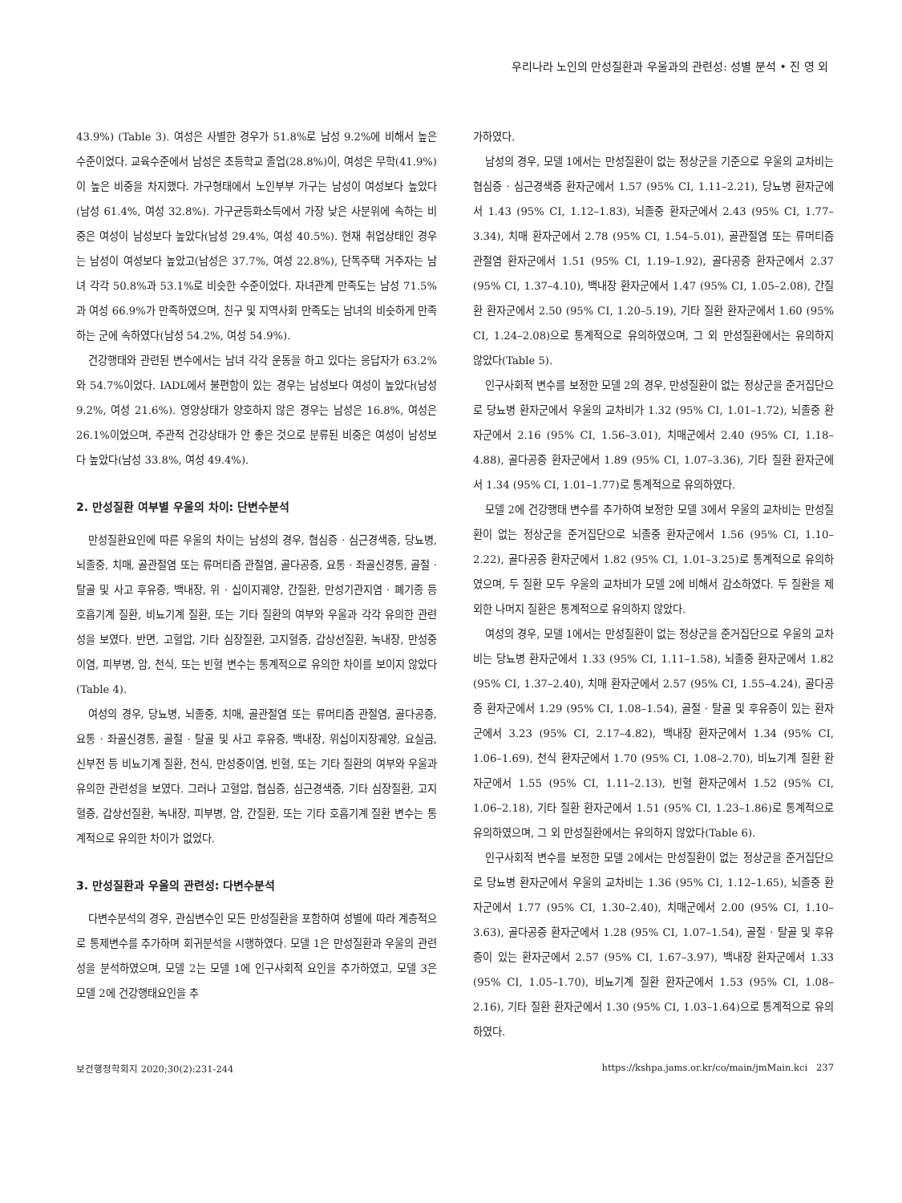우리나라 노인의 만성질환과 우울과의 관련성: 성별 분석 • 진 영 외
43.9%) (Table 3). 여성은 사별한 경우가 51.8%로 남성 9.2%에 비해서 높은 수준이었다. 교육수준에서 남성은 초등학교 졸업(28.8%)이, 여성은 무학(41.9%)이 높은 비중을 차지했다. 가구형태에서 노인부부 가구는 남성이 여성보다 높았다(남성 61.4%, 여성 32.8%). 가구균등화소득에서 가장 낮은 사분위에 속하는 비중은 여성이 남성보다 높았다(남성 29.4%, 여성 40.5%). 현재 취업상태인 경우는 남성이 여성보다 높았고(남성은 37.7%, 여성 22.8%), 단독주택 거주자는 남녀 각각 50.8%과 53.1%로 비슷한 수준이었다. 자녀관계 만족도는 남성 71.5%과 여성 66.9%가 만족하였으며, 친구 및 지역사회 만족도는 남녀의 비슷하게 만족하는 군에 속하였다(남성 54.2%, 여성 54.9%).
건강행태와 관련된 변수에서는 남녀 각각 운동을 하고 있다는 응답자가 63.2%와 54.7%이었다. IADL에서 불편함이 있는 경우는 남성보다 여성이 높았다(남성 9.2%, 여성 21.6%). 영양상태가 양호하지 않은 경우는 남성은 16.8%, 여성은 26.1%이었으며, 주관적 건강상태가 안 좋은 것으로 분류된 비중은 여성이 남성보다 높았다(남성 33.8%, 여성 49.4%).
2. 만성질환 여부별 우울의 차이: 단변수분석
만성질환요인에 따른 우울의 차이는 남성의 경우, 협심증 · 심근경색증, 당뇨병, 뇌졸중, 치매, 골관절염 또는 류머티즘 관절염, 골다공증, 요통 · 좌골신경통, 골절 · 탈골 및 사고 후유증, 백내장, 위 · 십이지궤양, 간질환, 만성기관지염 · 폐기종 등 호흡기계 질환, 비뇨기계 질환, 또는 기타 질환의 여부와 우울과 각각 유의한 관련성을 보였다. 반면, 고혈압, 기타 심장질환, 고지혈증, 갑상선질환, 녹내장, 만성중이염, 피부병, 암, 천식, 또는 빈혈 변수는 통계적으로 유의한 차이를 보이지 않았다(Table 4).
여성의 경우, 당뇨병, 뇌졸중, 치매, 골관절염 또는 류머티즘 관절염, 골다공증, 요통 · 좌골신경통, 골절 · 탈골 및 사고 후유증, 백내장, 위십이지장궤양, 요실금, 신부전 등 비뇨기계 질환, 천식, 만성중이염, 빈혈, 또는 기타 질환의 여부와 우울과 유의한 관련성을 보였다. 그러나 고혈압, 협심증, 심근경색증, 기타 심장질환, 고지혈증, 갑상선질환, 녹내장, 피부병, 암, 간질환, 또는 기타 호흡기계 질환 변수는 통계적으로 유의한 차이가 없었다.
3. 만성질환과 우울의 관련성: 다변수분석
다변수분석의 경우, 관심변수인 모든 만성질환을 포함하여 성별에 따라 계층적으로 통제변수를 추가하며 회귀분석을 시행하였다. 모델 1은 만성질환과 우울의 관련성을 분석하였으며, 모델 2는 모델 1에 인구사회적 요인을 추가하였고, 모델 3은 모델 2에 건강행태요인을 추
가하였다.
남성의 경우, 모델 1에서는 만성질환이 없는 정상군을 기준으로 우울의 교차비는 협심증 · 심근경색증 환자군에서 1.57 (95% CI, 1.11–2.21), 당뇨병 환자군에서 1.43 (95% CI, 1.12–1.83), 뇌졸중 환자군에서 2.43 (95% CI, 1.77–3.34), 치매 환자군에서 2.78 (95% CI, 1.54–5.01), 골관절염 또는 류머티즘 관절염 환자군에서 1.51 (95% CI, 1.19–1.92), 골다공증 환자군에서 2.37 (95% CI, 1.37–4.10), 백내장 환자군에서 1.47 (95% CI, 1.05–2.08), 간질환 환자군에서 2.50 (95% CI, 1.20–5.19), 기타 질환 환자군에서 1.60 (95% CI, 1.24–2.08)으로 통계적으로 유의하였으며, 그 외 만성질환에서는 유의하지 않았다(Table 5).
인구사회적 변수를 보정한 모델 2의 경우, 만성질환이 없는 정상군을 준거집단으로 당뇨병 환자군에서 우울의 교차비가 1.32 (95% CI, 1.01–1.72), 뇌졸중 환자군에서 2.16 (95% CI, 1.56–3.01), 치매군에서 2.40 (95% CI, 1.18–4.88), 골다공증 환자군에서 1.89 (95% CI, 1.07–3.36), 기타 질환 환자군에서 1.34 (95% CI, 1.01–1.77)로 통계적으로 유의하였다.
모델 2에 건강행태 변수를 추가하여 보정한 모델 3에서 우울의 교차비는 만성질환이 없는 정상군을 준거집단으로 뇌졸중 환자군에서 1.56 (95% CI, 1.10–2.22), 골다공증 환자군에서 1.82 (95% CI, 1.01–3.25)로 통계적으로 유의하였으며, 두 질환 모두 우울의 교차비가 모델 2에 비해서 감소하였다. 두 질환을 제외한 나머지 질환은 통계적으로 유의하지 않았다.
여성의 경우, 모델 1에서는 만성질환이 없는 정상군을 준거집단으로 우울의 교차비는 당뇨병 환자군에서 1.33 (95% CI, 1.11–1.58), 뇌졸중 환자군에서 1.82 (95% CI, 1.37–2.40), 치매 환자군에서 2.57 (95% CI, 1.55–4.24), 골다공증 환자군에서 1.29 (95% CI, 1.08–1.54), 골절 · 탈골 및 후유증이 있는 환자군에서 3.23 (95% CI, 2.17–4.82), 백내장 환자군에서 1.34 (95% CI, 1.06–1.69), 천식 환자군에서 1.70 (95% CI, 1.08–2.70), 비뇨기계 질환 환자군에서 1.55 (95% CI, 1.11–2.13), 빈혈 환자군에서 1.52 (95% CI, 1.06–2.18), 기타 질환 환자군에서 1.51 (95% CI, 1.23–1.86)로 통계적으로 유의하였으며, 그 외 만성질환에서는 유의하지 않았다(Table 6).
인구사회적 변수를 보정한 모델 2에서는 만성질환이 없는 정상군을 준거집단으로 당뇨병 환자군에서 우울의 교차비는 1.36 (95% CI, 1.12–1.65), 뇌졸중 환자군에서 1.77 (95% CI, 1.30–2.40), 치매군에서 2.00 (95% CI, 1.10–3.63), 골다공증 환자군에서 1.28 (95% CI, 1.07–1.54), 골절 · 탈골 및 후유증이 있는 환자군에서 2.57 (95% CI, 1.67–3.97), 백내장 환자군에서 1.33 (95% CI, 1.05–1.70), 비뇨기계 질환 환자군에서 1.53 (95% CI, 1.08–2.16), 기타 질환 환자군에서 1.30 (95% CI, 1.03–1.64)으로 통계적으로 유의하였다.
보건행정학회지 2020;30(2):231-244 https://kshpa.jams.or.kr/co/main/jmMain.kci 237